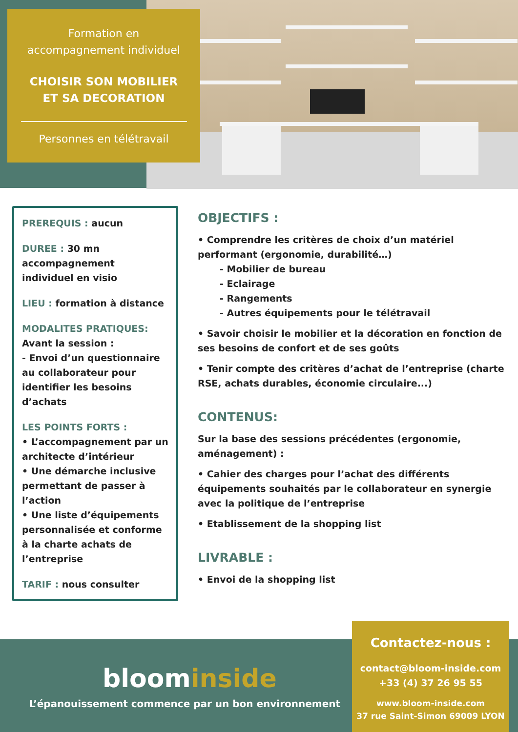Formation en
accompagnement individuel
CHOISIR SON MOBILIER
ET SA DECORATION
Personnes en télétravail
PREREQUIS : aucun
DUREE : 30 mn accompagnement individuel en visio
LIEU : formation à distance
MODALITES PRATIQUES:
Avant la session :
- Envoi d’un questionnaire au collaborateur pour identifier les besoins d’achats
LES POINTS FORTS :
• L’accompagnement par un architecte d’intérieur
• Une démarche inclusive permettant de passer à l’action
• Une liste d’équipements personnalisée et conforme à la charte achats de l’entreprise
TARIF : nous consulter
OBJECTIFS :
• Comprendre les critères de choix d’un matériel performant (ergonomie, durabilité…)
- Mobilier de bureau
- Eclairage
- Rangements
- Autres équipements pour le télétravail
• Savoir choisir le mobilier et la décoration en fonction de ses besoins de confort et de ses goûts
• Tenir compte des critères d’achat de l’entreprise (charte RSE, achats durables, économie circulaire...)
CONTENUS:
Sur la base des sessions précédentes (ergonomie, aménagement) :
• Cahier des charges pour l’achat des différents équipements souhaités par le collaborateur en synergie avec la politique de l’entreprise
• Etablissement de la shopping list
LIVRABLE :
• Envoi de la shopping list
bloominside
L’épanouissement commence par un bon environnement
Contactez-nous :
contact@bloom-inside.com
+33 (4) 37 26 95 55
www.bloom-inside.com
37 rue Saint-Simon 69009 LYON